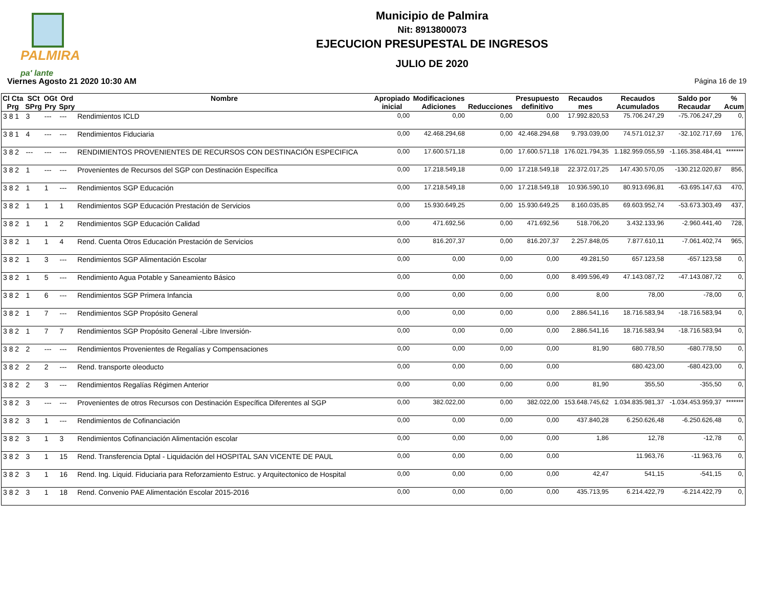PALMIRA
pa' lante
Municipio de Palmira
Nit: 8913800073
EJECUCION PRESUPESTAL DE INGRESOS
JULIO DE 2020
Viernes Agosto 21 2020 10:30 AM Página 16 de 19
| Cl Cta Prg | SCt SPrg | OGt Pry | Ord Spry | Nombre | Apropiado inicial | Modificaciones Adiciones | Reducciones | Presupuesto definitivo | Recaudos mes | Recaudos Acumulados | Saldo por Recaudar | % Acum |
| --- | --- | --- | --- | --- | --- | --- | --- | --- | --- | --- | --- | --- |
| 3 8 1 | 3 | --- | --- | Rendimientos ICLD | 0,00 | 0,00 | 0,00 | 0,00 | 17.992.820,53 | 75.706.247,29 | -75.706.247,29 | 0, |
| 3 8 1 | 4 | --- | --- | Rendimientos Fiduciaria | 0,00 | 42.468.294,68 | 0,00 | 42.468.294,68 | 9.793.039,00 | 74.571.012,37 | -32.102.717,69 | 176, |
| 3 8 2 | --- | --- | --- | RENDIMIENTOS PROVENIENTES DE RECURSOS CON DESTINACIÓN ESPECIFICA | 0,00 | 17.600.571,18 | 0,00 | 17.600.571,18 | 176.021.794,35 | 1.182.959.055,59 | -1.165.358.484,41 | ******* |
| 3 8 2 | 1 | --- | --- | Provenientes de Recursos del SGP con Destinación Específica | 0,00 | 17.218.549,18 | 0,00 | 17.218.549,18 | 22.372.017,25 | 147.430.570,05 | -130.212.020,87 | 856, |
| 3 8 2 | 1 | 1 | --- | Rendimientos SGP Educación | 0,00 | 17.218.549,18 | 0,00 | 17.218.549,18 | 10.936.590,10 | 80.913.696,81 | -63.695.147,63 | 470, |
| 3 8 2 | 1 | 1 | 1 | Rendimientos SGP Educación Prestación de Servicios | 0,00 | 15.930.649,25 | 0,00 | 15.930.649,25 | 8.160.035,85 | 69.603.952,74 | -53.673.303,49 | 437, |
| 3 8 2 | 1 | 1 | 2 | Rendimientos SGP Educación Calidad | 0,00 | 471.692,56 | 0,00 | 471.692,56 | 518.706,20 | 3.432.133,96 | -2.960.441,40 | 728, |
| 3 8 2 | 1 | 1 | 4 | Rend. Cuenta Otros Educación Prestación de Servicios | 0,00 | 816.207,37 | 0,00 | 816.207,37 | 2.257.848,05 | 7.877.610,11 | -7.061.402,74 | 965, |
| 3 8 2 | 1 | 3 | --- | Rendimientos SGP Alimentación Escolar | 0,00 | 0,00 | 0,00 | 0,00 | 49.281,50 | 657.123,58 | -657.123,58 | 0, |
| 3 8 2 | 1 | 5 | --- | Rendimiento Agua Potable y Saneamiento Básico | 0,00 | 0,00 | 0,00 | 0,00 | 8.499.596,49 | 47.143.087,72 | -47.143.087,72 | 0, |
| 3 8 2 | 1 | 6 | --- | Rendimientos SGP Primera Infancia | 0,00 | 0,00 | 0,00 | 0,00 | 8,00 | 78,00 | -78,00 | 0, |
| 3 8 2 | 1 | 7 | --- | Rendimientos SGP Propósito General | 0,00 | 0,00 | 0,00 | 0,00 | 2.886.541,16 | 18.716.583,94 | -18.716.583,94 | 0, |
| 3 8 2 | 1 | 7 | 7 | Rendimientos SGP Propósito General -Libre Inversión- | 0,00 | 0,00 | 0,00 | 0,00 | 2.886.541,16 | 18.716.583,94 | -18.716.583,94 | 0, |
| 3 8 2 | 2 | --- | --- | Rendimientos Provenientes de Regalías y Compensaciones | 0,00 | 0,00 | 0,00 | 0,00 | 81,90 | 680.778,50 | -680.778,50 | 0, |
| 3 8 2 | 2 | 2 | --- | Rend. transporte oleoducto | 0,00 | 0,00 | 0,00 | 0,00 | | 680.423,00 | -680.423,00 | 0, |
| 3 8 2 | 2 | 3 | --- | Rendimientos Regalías Régimen Anterior | 0,00 | 0,00 | 0,00 | 0,00 | 81,90 | 355,50 | -355,50 | 0, |
| 3 8 2 | 3 | --- | --- | Provenientes de otros Recursos con Destinación Específica Diferentes al SGP | 0,00 | 382.022,00 | 0,00 | 382.022,00 | 153.648.745,62 | 1.034.835.981,37 | -1.034.453.959,37 | ******* |
| 3 8 2 | 3 | 1 | --- | Rendimientos de Cofinanciación | 0,00 | 0,00 | 0,00 | 0,00 | 437.840,28 | 6.250.626,48 | -6.250.626,48 | 0, |
| 3 8 2 | 3 | 1 | 3 | Rendimientos Cofinanciación Alimentación escolar | 0,00 | 0,00 | 0,00 | 0,00 | 1,86 | 12,78 | -12,78 | 0, |
| 3 8 2 | 3 | 1 | 15 | Rend. Transferencia Dptal - Liquidación del HOSPITAL SAN VICENTE DE PAUL | 0,00 | 0,00 | 0,00 | 0,00 | | 11.963,76 | -11.963,76 | 0, |
| 3 8 2 | 3 | 1 | 16 | Rend. Ing. Liquid. Fiduciaria para Reforzamiento Estruc. y Arquitectonico de Hospital | 0,00 | 0,00 | 0,00 | 0,00 | 42,47 | 541,15 | -541,15 | 0, |
| 3 8 2 | 3 | 1 | 18 | Rend. Convenio PAE Alimentación Escolar 2015-2016 | 0,00 | 0,00 | 0,00 | 0,00 | 435.713,95 | 6.214.422,79 | -6.214.422,79 | 0, |